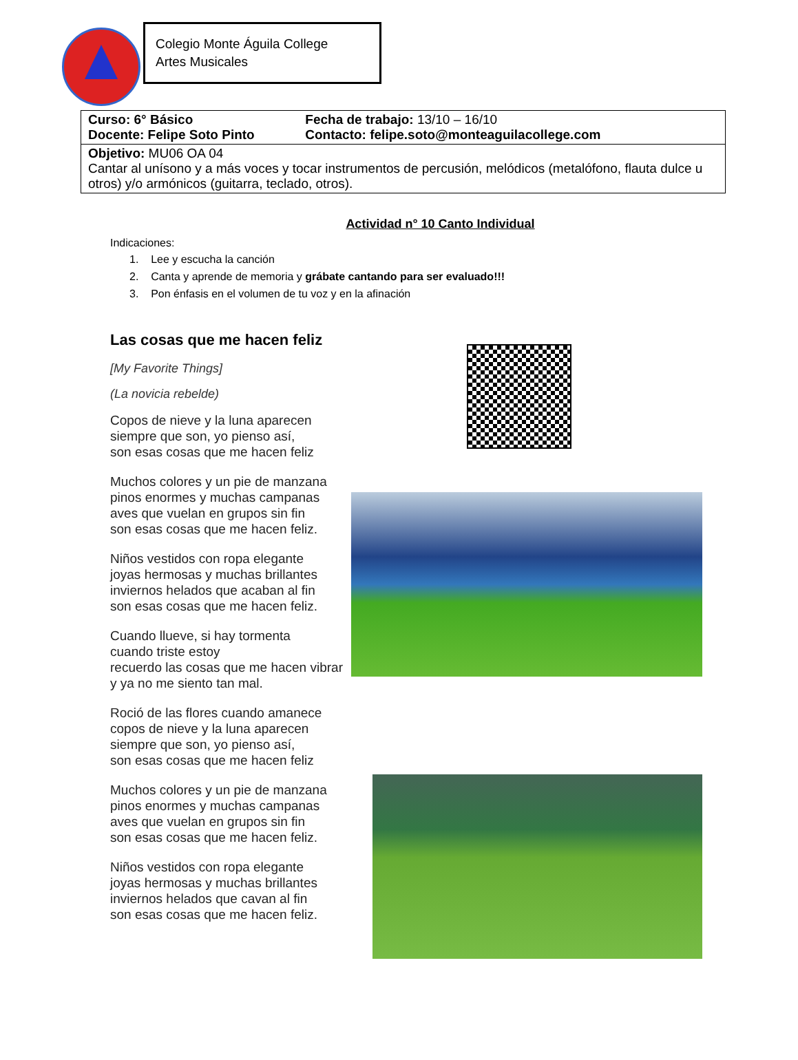Colegio Monte Águila College
Artes Musicales
| Curso: 6° Básico Docente: Felipe Soto Pinto | Fecha de trabajo: 13/10 – 16/10 Contacto: felipe.soto@monteaguilacollege.com |
| Objetivo: MU06 OA 04 Cantar al unísono y a más voces y tocar instrumentos de percusión, melódicos (metalófono, flauta dulce u otros) y/o armónicos (guitarra, teclado, otros). | |
Actividad n° 10 Canto Individual
Indicaciones:
1. Lee y escucha la canción
2. Canta y aprende de memoria y grábate cantando para ser evaluado!!!
3. Pon énfasis en el volumen de tu voz y en la afinación
Las cosas que me hacen feliz
[My Favorite Things]
(La novicia rebelde)
Copos de nieve y la luna aparecen
siempre que son, yo pienso así,
son esas cosas que me hacen feliz
Muchos colores y un pie de manzana
pinos enormes y muchas campanas
aves que vuelan en grupos sin fin
son esas cosas que me hacen feliz.
Niños vestidos con ropa elegante
joyas hermosas y muchas brillantes
inviernos helados que acaban al fin
son esas cosas que me hacen feliz.
Cuando llueve, si hay tormenta
cuando triste estoy
recuerdo las cosas que me hacen vibrar
y ya no me siento tan mal.
Roció de las flores cuando amanece
copos de nieve y la luna aparecen
siempre que son, yo pienso así,
son esas cosas que me hacen feliz
Muchos colores y un pie de manzana
pinos enormes y muchas campanas
aves que vuelan en grupos sin fin
son esas cosas que me hacen feliz.
Niños vestidos con ropa elegante
joyas hermosas y muchas brillantes
inviernos helados que cavan al fin
son esas cosas que me hacen feliz.